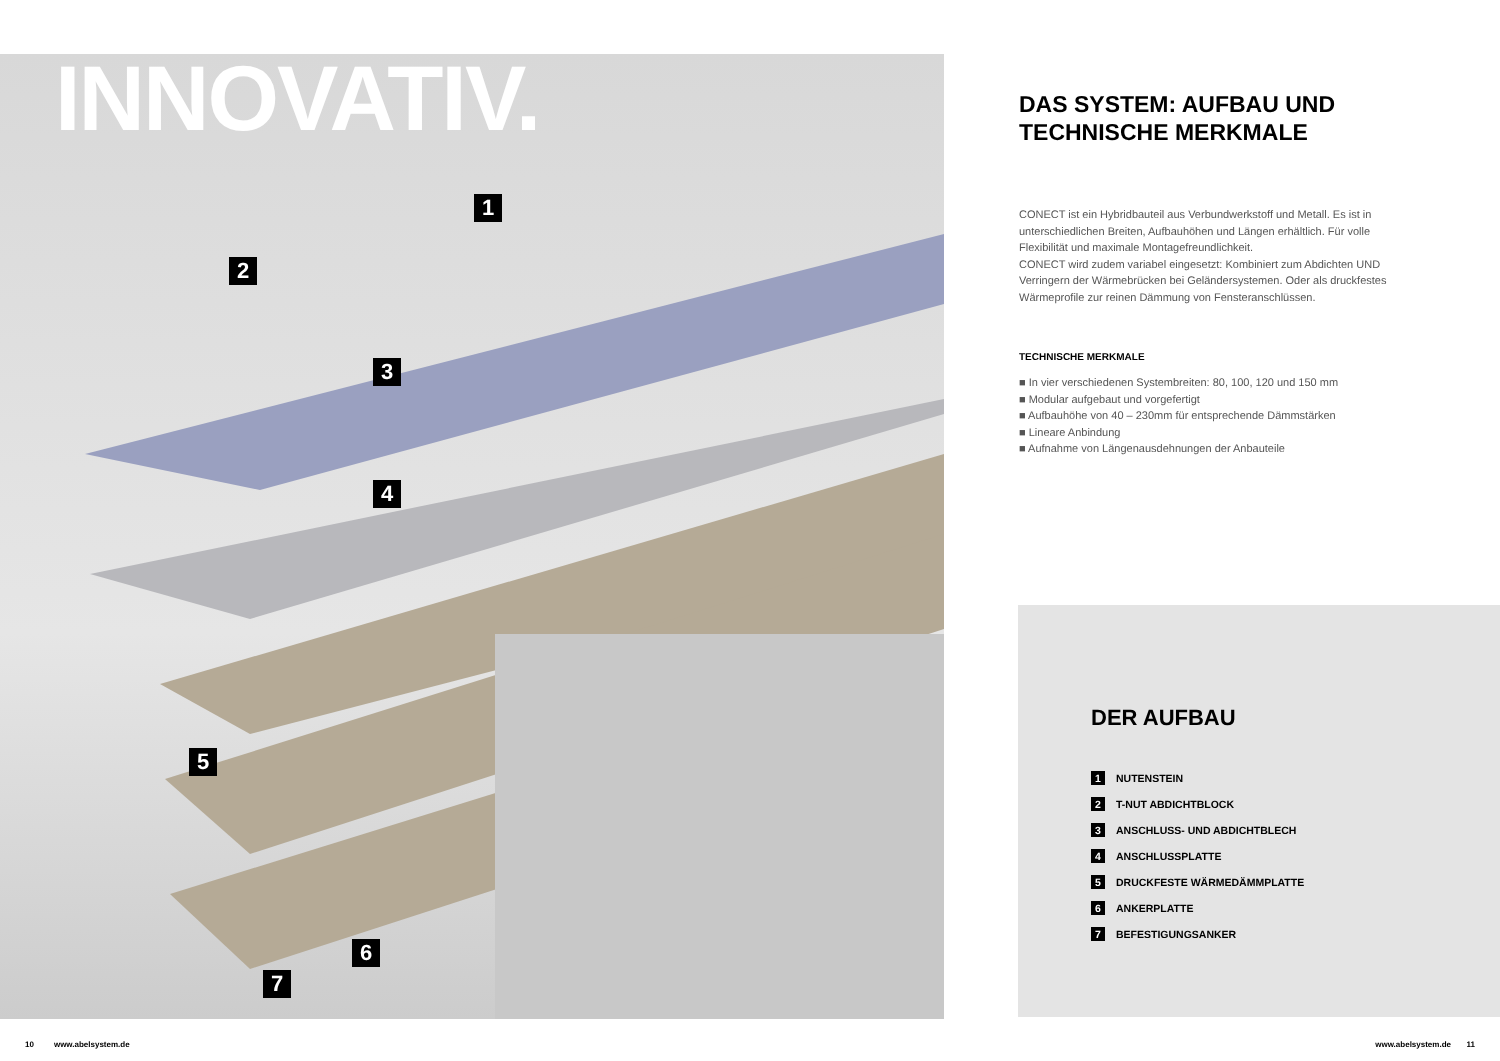INNOVATIV.
1
2
3
4
5
6
7
DAS SYSTEM: AUFBAU UND TECHNISCHE MERKMALE
CONECT ist ein Hybridbauteil aus Verbundwerkstoff und Metall. Es ist in unterschiedlichen Breiten, Aufbauhöhen und Längen erhältlich. Für volle Flexibilität und maximale Montagefreundlichkeit.
CONECT wird zudem variabel eingesetzt: Kombiniert zum Abdichten UND Verringern der Wärmebrücken bei Geländersystemen. Oder als druckfestes Wärmeprofile zur reinen Dämmung von Fensteranschlüssen.
TECHNISCHE MERKMALE
■ In vier verschiedenen Systembreiten: 80, 100, 120 und 150 mm
■ Modular aufgebaut und vorgefertigt
■ Aufbauhöhe von 40 – 230mm für entsprechende Dämmstärken
■ Lineare Anbindung
■ Aufnahme von Längenausdehnungen der Anbauteile
DER AUFBAU
1 NUTENSTEIN
2 T-NUT ABDICHTBLOCK
3 ANSCHLUSS- UND ABDICHTBLECH
4 ANSCHLUSSPLATTE
5 DRUCKFESTE WÄRMEDÄMMPLATTE
6 ANKERPLATTE
7 BEFESTIGUNGSANKER
10 www.abelsystem.de www.abelsystem.de 11